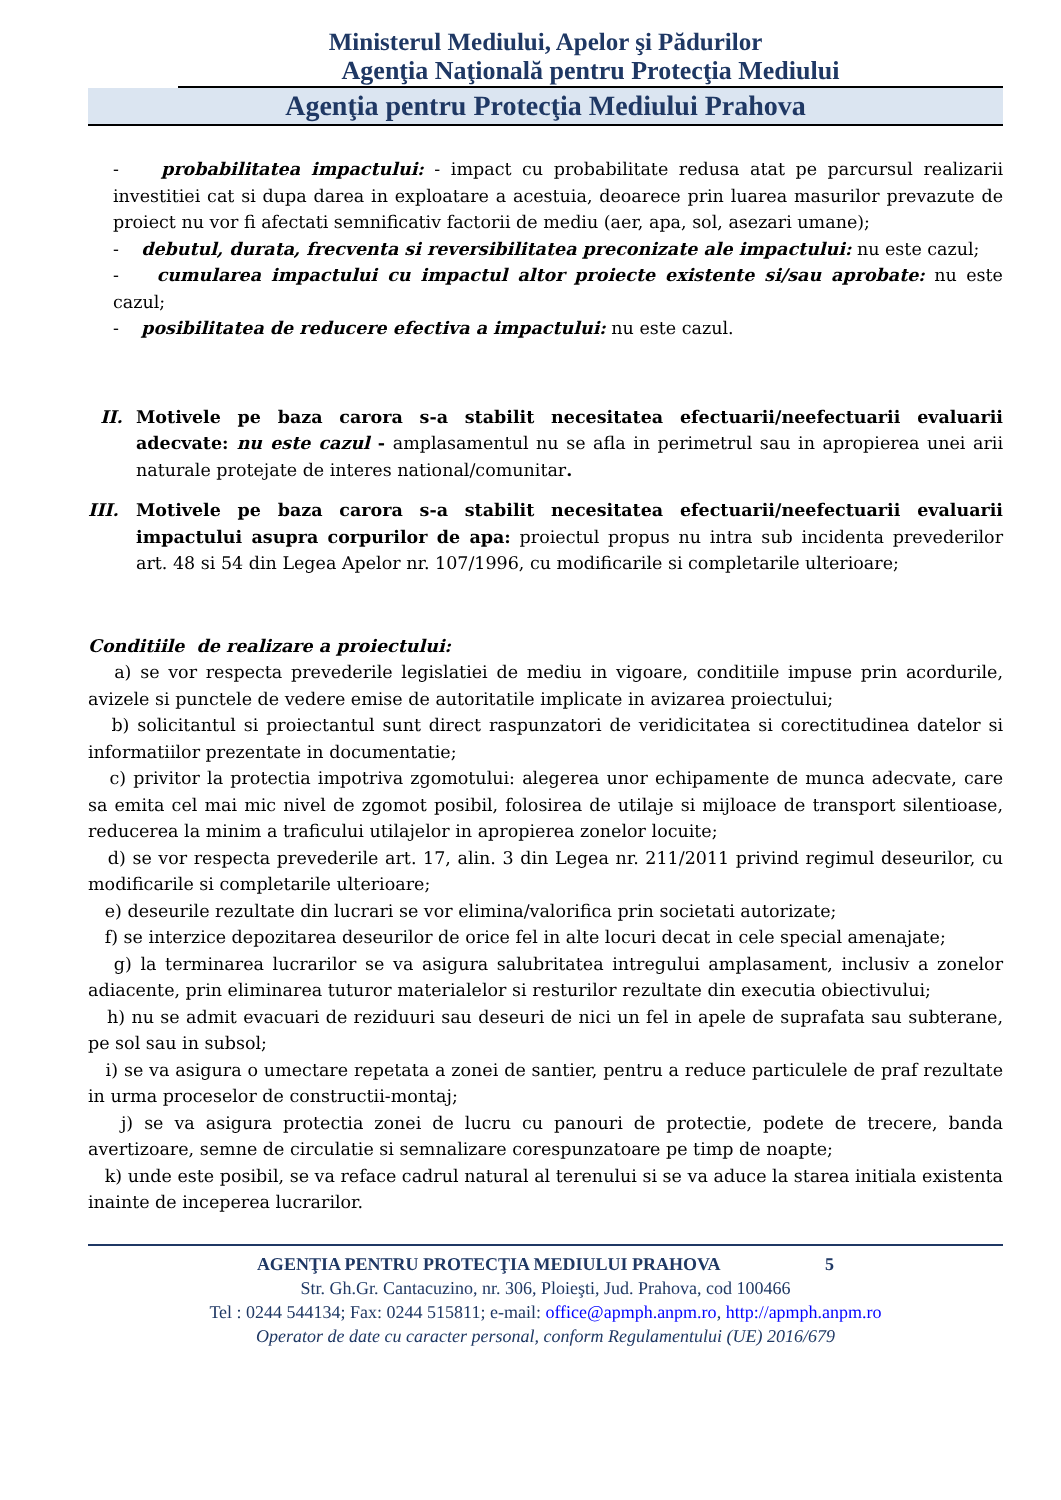Ministerul Mediului, Apelor şi Pădurilor
Agenţia Naţională pentru Protecţia Mediului
Agenţia pentru Protecţia Mediului Prahova
- probabilitatea impactului: - impact cu probabilitate redusa atat pe parcursul realizarii investitiei cat si dupa darea in exploatare a acestuia, deoarece prin luarea masurilor prevazute de proiect nu vor fi afectati semnificativ factorii de mediu (aer, apa, sol, asezari umane);
- debutul, durata, frecventa si reversibilitatea preconizate ale impactului: nu este cazul;
- cumularea impactului cu impactul altor proiecte existente si/sau aprobate: nu este cazul;
- posibilitatea de reducere efectiva a impactului: nu este cazul.
II.
Motivele pe baza carora s-a stabilit necesitatea efectuarii/neefectuarii evaluarii adecvate: nu este cazul - amplasamentul nu se afla in perimetrul sau in apropierea unei arii naturale protejate de interes national/comunitar.
III.
Motivele pe baza carora s-a stabilit necesitatea efectuarii/neefectuarii evaluarii impactului asupra corpurilor de apa: proiectul propus nu intra sub incidenta prevederilor art. 48 si 54 din Legea Apelor nr. 107/1996, cu modificarile si completarile ulterioare;
Conditiile de realizare a proiectului:
a) se vor respecta prevederile legislatiei de mediu in vigoare, conditiile impuse prin acordurile, avizele si punctele de vedere emise de autoritatile implicate in avizarea proiectului;
b) solicitantul si proiectantul sunt direct raspunzatori de veridicitatea si corectitudinea datelor si informatiilor prezentate in documentatie;
c) privitor la protectia impotriva zgomotului: alegerea unor echipamente de munca adecvate, care sa emita cel mai mic nivel de zgomot posibil, folosirea de utilaje si mijloace de transport silentioase, reducerea la minim a traficului utilajelor in apropierea zonelor locuite;
d) se vor respecta prevederile art. 17, alin. 3 din Legea nr. 211/2011 privind regimul deseurilor, cu modificarile si completarile ulterioare;
e) deseurile rezultate din lucrari se vor elimina/valorifica prin societati autorizate;
f) se interzice depozitarea deseurilor de orice fel in alte locuri decat in cele special amenajate;
g) la terminarea lucrarilor se va asigura salubritatea intregului amplasament, inclusiv a zonelor adiacente, prin eliminarea tuturor materialelor si resturilor rezultate din executia obiectivului;
h) nu se admit evacuari de reziduuri sau deseuri de nici un fel in apele de suprafata sau subterane, pe sol sau in subsol;
i) se va asigura o umectare repetata a zonei de santier, pentru a reduce particulele de praf rezultate in urma proceselor de constructii-montaj;
j) se va asigura protectia zonei de lucru cu panouri de protectie, podete de trecere, banda avertizoare, semne de circulatie si semnalizare corespunzatoare pe timp de noapte;
k) unde este posibil, se va reface cadrul natural al terenului si se va aduce la starea initiala existenta inainte de inceperea lucrarilor.
AGENŢIA PENTRU PROTECŢIA MEDIULUI PRAHOVA 5
Str. Gh.Gr. Cantacuzino, nr. 306, Ploieşti, Jud. Prahova, cod 100466
Tel : 0244 544134; Fax: 0244 515811; e-mail: office@apmph.anpm.ro, http://apmph.anpm.ro
Operator de date cu caracter personal, conform Regulamentului (UE) 2016/679